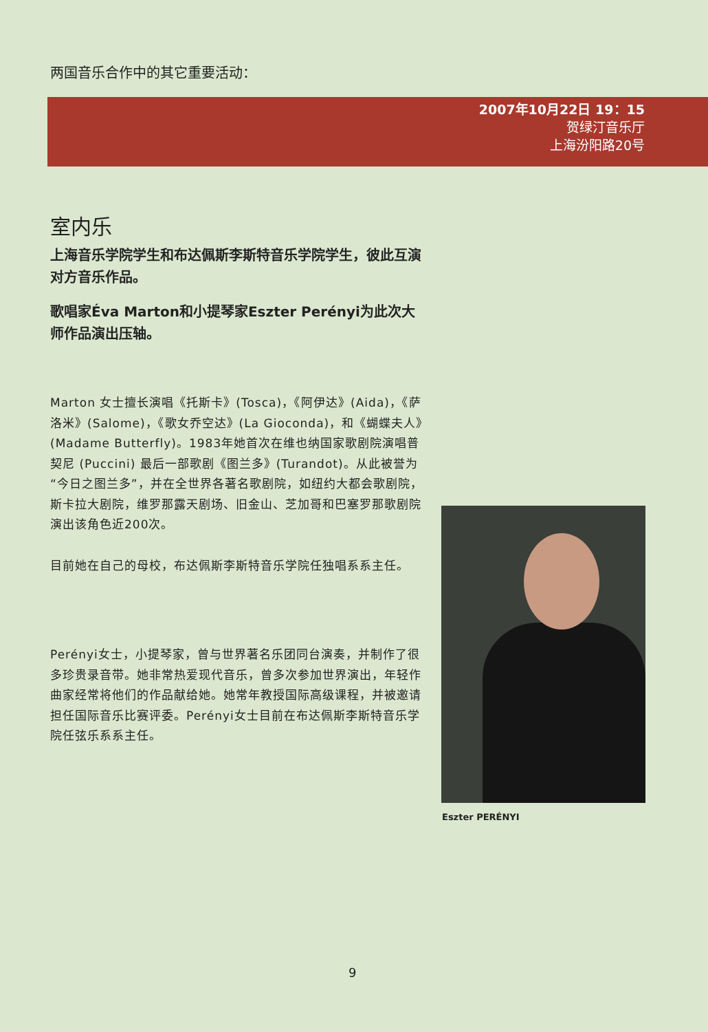两国音乐合作中的其它重要活动：
2007年10月22日 19：15
贺绿汀音乐厅
上海汾阳路20号
室内乐
上海音乐学院学生和布达佩斯李斯特音乐学院学生，彼此互演对方音乐作品。
歌唱家Éva Marton和小提琴家Eszter Perényi为此次大师作品演出压轴。
Marton 女士擅长演唱《托斯卡》(Tosca)，《阿伊达》(Aida)，《萨洛米》(Salome)，《歌女乔空达》(La Gioconda)，和《蝴蝶夫人》(Madame Butterfly)。1983年她首次在维也纳国家歌剧院演唱普契尼 (Puccini) 最后一部歌剧《图兰多》(Turandot)。从此被誉为“今日之图兰多”，并在全世界各著名歌剧院，如纽约大都会歌剧院，斯卡拉大剧院，维罗那露天剧场、旧金山、芝加哥和巴塞罗那歌剧院演出该角色近200次。
目前她在自己的母校，布达佩斯李斯特音乐学院任独唱系系主任。
Perényi女士，小提琴家，曾与世界著名乐团同台演奏，并制作了很多珍贵录音带。她非常热爱现代音乐，曾多次参加世界演出，年轻作曲家经常将他们的作品献给她。她常年教授国际高级课程，并被邀请担任国际音乐比赛评委。Perényi女士目前在布达佩斯李斯特音乐学院任弦乐系系主任。
Eszter PERÉNYI
9